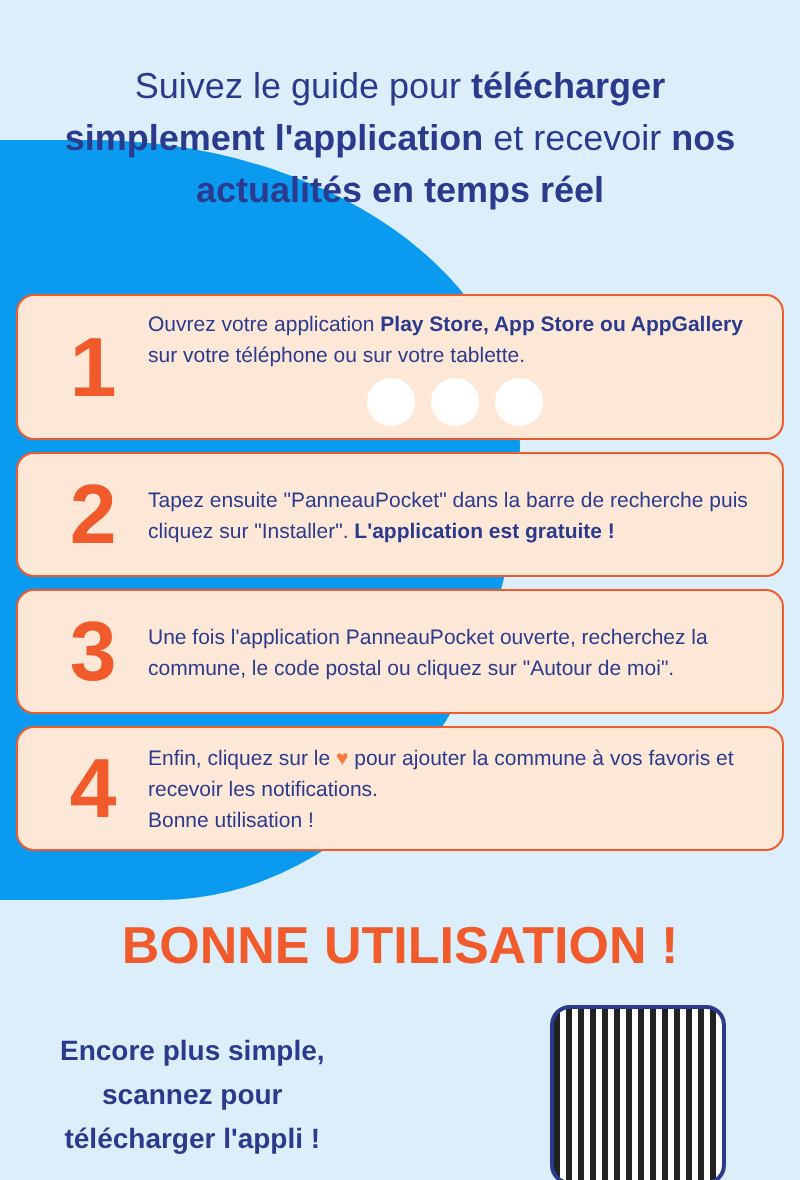Suivez le guide pour télécharger simplement l'application et recevoir nos actualités en temps réel
1
Ouvrez votre application Play Store, App Store ou AppGallery sur votre téléphone ou sur votre tablette.
2
Tapez ensuite "PanneauPocket" dans la barre de recherche puis cliquez sur "Installer". L'application est gratuite !
3
Une fois l'application PanneauPocket ouverte, recherchez la commune, le code postal ou cliquez sur "Autour de moi".
4
Enfin, cliquez sur le ♥ pour ajouter la commune à vos favoris et recevoir les notifications.
Bonne utilisation !
BONNE UTILISATION !
Encore plus simple,
scannez pour
télécharger l'appli !